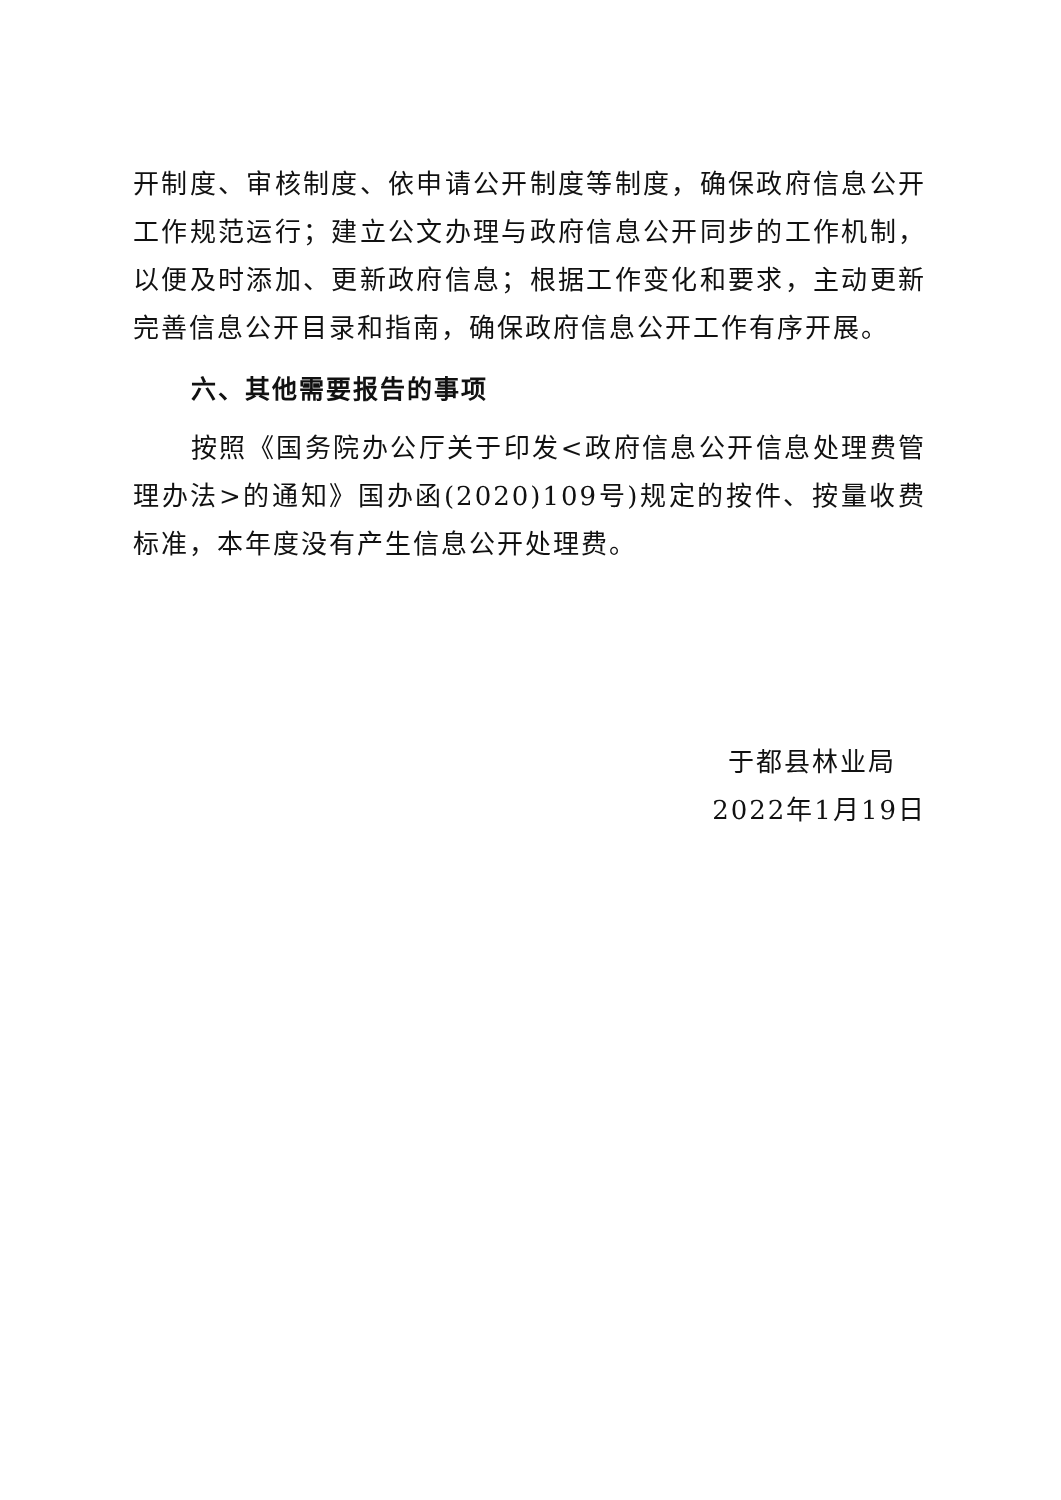开制度、审核制度、依申请公开制度等制度，确保政府信息公开工作规范运行；建立公文办理与政府信息公开同步的工作机制，以便及时添加、更新政府信息；根据工作变化和要求，主动更新完善信息公开目录和指南，确保政府信息公开工作有序开展。
六、其他需要报告的事项
按照《国务院办公厅关于印发<政府信息公开信息处理费管理办法>的通知》国办函(2020)109号)规定的按件、按量收费标准，本年度没有产生信息公开处理费。
于都县林业局
2022年1月19日